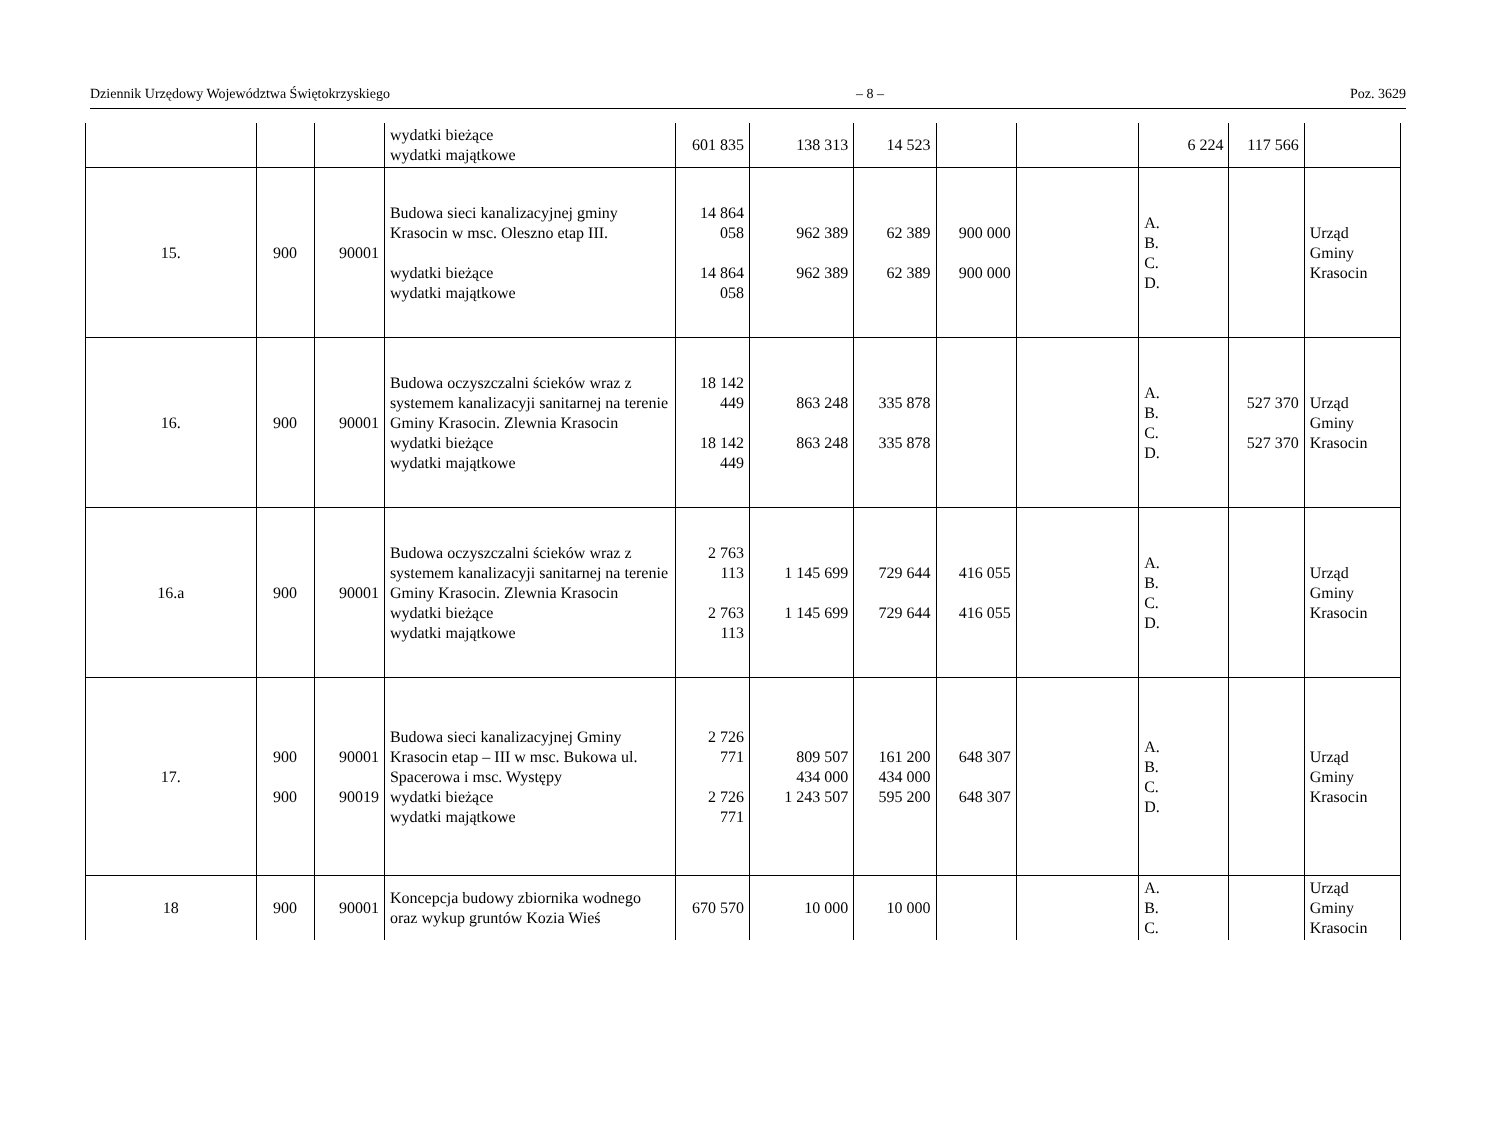Dziennik Urzędowy Województwa Świętokrzyskiego – 8 – Poz. 3629
| | | | wydatki bieżące wydatki majątkowe | 601 835 | 138 313 | 14 523 | | | 6 224 | 117 566 | |
| 15. | 900 | 90001 | Budowa sieci kanalizacyjnej gminy Krasocin w msc. Oleszno etap III. wydatki bieżące wydatki majątkowe | 14 864 058 14 864 058 | 962 389 962 389 | 62 389 62 389 | 900 000 900 000 | | A. B. C. D. | | Urząd Gminy Krasocin |
| 16. | 900 | 90001 | Budowa oczyszczalni ścieków wraz z systemem kanalizacyji sanitarnej na terenie Gminy Krasocin. Zlewnia Krasocin wydatki bieżące wydatki majątkowe | 18 142 449 18 142 449 | 863 248 863 248 | 335 878 335 878 | | | A. B. C. D. | 527 370 527 370 | Urząd Gminy Krasocin |
| 16.a | 900 | 90001 | Budowa oczyszczalni ścieków wraz z systemem kanalizacyji sanitarnej na terenie Gminy Krasocin. Zlewnia Krasocin wydatki bieżące wydatki majątkowe | 2 763 113 2 763 113 | 1 145 699 1 145 699 | 729 644 729 644 | 416 055 416 055 | | A. B. C. D. | | Urząd Gminy Krasocin |
| 17. | 900 900 | 90001 90019 | Budowa sieci kanalizacyjnej Gminy Krasocin etap – III w msc. Bukowa ul. Spacerowa i msc. Występy wydatki bieżące wydatki majątkowe | 2 726 771 2 726 771 | 809 507 434 000 1 243 507 | 161 200 434 000 595 200 | 648 307 648 307 | | A. B. C. D. | | Urząd Gminy Krasocin |
| 18 | 900 | 90001 | Koncepcja budowy zbiornika wodnego oraz wykup gruntów Kozia Wieś | 670 570 | 10 000 | 10 000 | | | A. B. C. | | Urząd Gminy Krasocin |